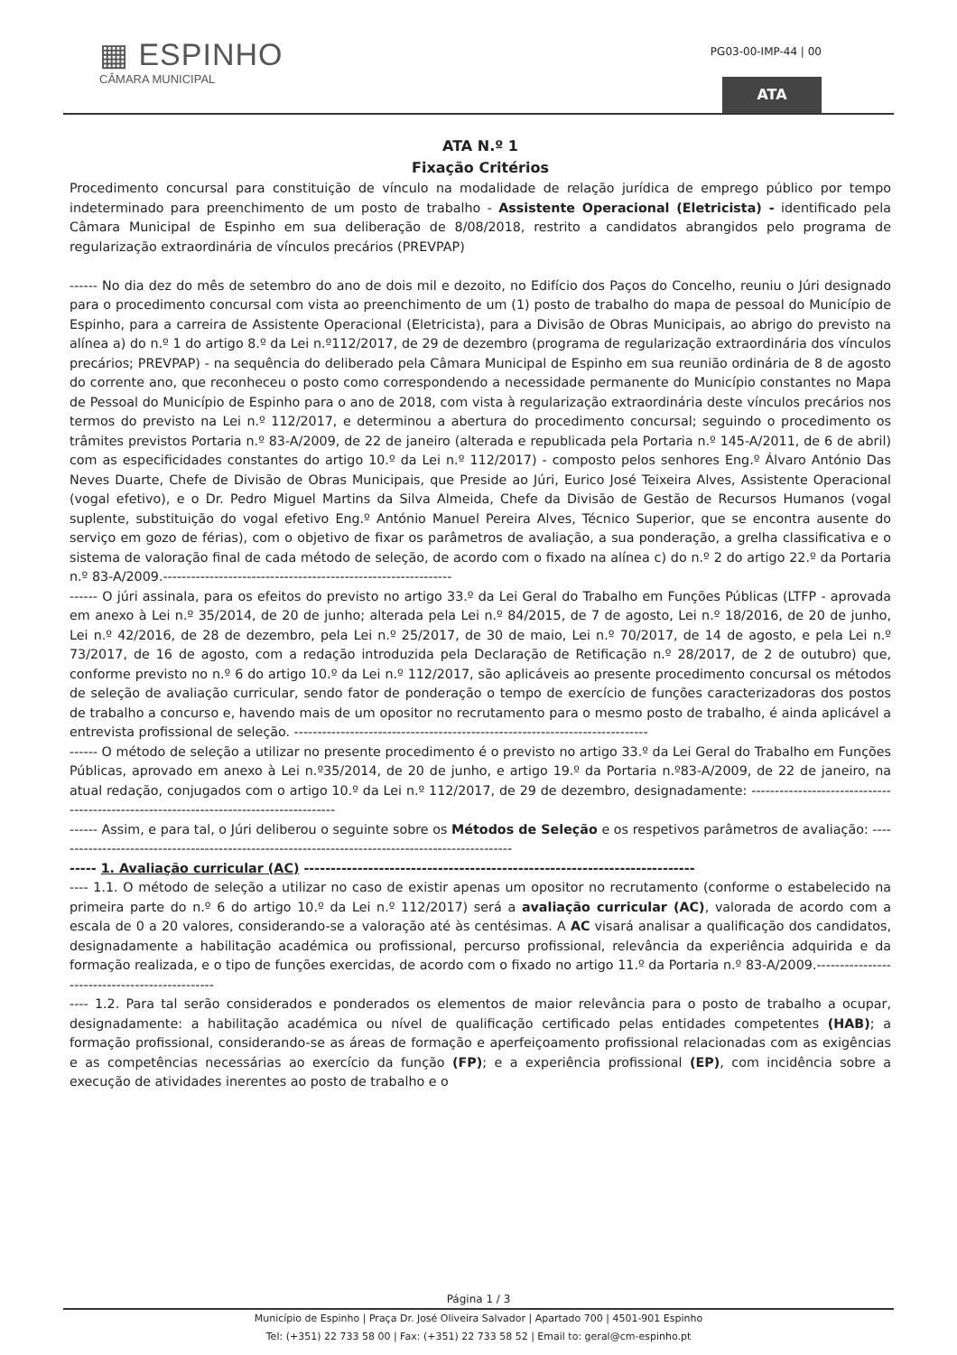▦ ESPINHO
CÂMARA MUNICIPAL
PG03-00-IMP-44 | 00
ATA
ATA N.º 1
Fixação Critérios
Procedimento concursal para constituição de vínculo na modalidade de relação jurídica de emprego público por tempo indeterminado para preenchimento de um posto de trabalho - Assistente Operacional (Eletricista) - identificado pela Câmara Municipal de Espinho em sua deliberação de 8/08/2018, restrito a candidatos abrangidos pelo programa de regularização extraordinária de vínculos precários (PREVPAP)
------ No dia dez do mês de setembro do ano de dois mil e dezoito, no Edifício dos Paços do Concelho, reuniu o Júri designado para o procedimento concursal com vista ao preenchimento de um (1) posto de trabalho do mapa de pessoal do Município de Espinho, para a carreira de Assistente Operacional (Eletricista), para a Divisão de Obras Municipais, ao abrigo do previsto na alínea a) do n.º 1 do artigo 8.º da Lei n.º112/2017, de 29 de dezembro (programa de regularização extraordinária dos vínculos precários; PREVPAP) - na sequência do deliberado pela Câmara Municipal de Espinho em sua reunião ordinária de 8 de agosto do corrente ano, que reconheceu o posto como correspondendo a necessidade permanente do Município constantes no Mapa de Pessoal do Município de Espinho para o ano de 2018, com vista à regularização extraordinária deste vínculos precários nos termos do previsto na Lei n.º 112/2017, e determinou a abertura do procedimento concursal; seguindo o procedimento os trâmites previstos Portaria n.º 83-A/2009, de 22 de janeiro (alterada e republicada pela Portaria n.º 145-A/2011, de 6 de abril) com as especificidades constantes do artigo 10.º da Lei n.º 112/2017) - composto pelos senhores Eng.º Álvaro António Das Neves Duarte, Chefe de Divisão de Obras Municipais, que Preside ao Júri, Eurico José Teixeira Alves, Assistente Operacional (vogal efetivo), e o Dr. Pedro Miguel Martins da Silva Almeida, Chefe da Divisão de Gestão de Recursos Humanos (vogal suplente, substituição do vogal efetivo Eng.º António Manuel Pereira Alves, Técnico Superior, que se encontra ausente do serviço em gozo de férias), com o objetivo de fixar os parâmetros de avaliação, a sua ponderação, a grelha classificativa e o sistema de valoração final de cada método de seleção, de acordo com o fixado na alínea c) do n.º 2 do artigo 22.º da Portaria n.º 83-A/2009.--------------------------------------------------------------
------ O júri assinala, para os efeitos do previsto no artigo 33.º da Lei Geral do Trabalho em Funções Públicas (LTFP - aprovada em anexo à Lei n.º 35/2014, de 20 de junho; alterada pela Lei n.º 84/2015, de 7 de agosto, Lei n.º 18/2016, de 20 de junho, Lei n.º 42/2016, de 28 de dezembro, pela Lei n.º 25/2017, de 30 de maio, Lei n.º 70/2017, de 14 de agosto, e pela Lei n.º 73/2017, de 16 de agosto, com a redação introduzida pela Declaração de Retificação n.º 28/2017, de 2 de outubro) que, conforme previsto no n.º 6 do artigo 10.º da Lei n.º 112/2017, são aplicáveis ao presente procedimento concursal os métodos de seleção de avaliação curricular, sendo fator de ponderação o tempo de exercício de funções caracterizadoras dos postos de trabalho a concurso e, havendo mais de um opositor no recrutamento para o mesmo posto de trabalho, é ainda aplicável a entrevista profissional de seleção. ----------------------------------------------------------------------------
------ O método de seleção a utilizar no presente procedimento é o previsto no artigo 33.º da Lei Geral do Trabalho em Funções Públicas, aprovado em anexo à Lei n.º35/2014, de 20 de junho, e artigo 19.º da Portaria n.º83-A/2009, de 22 de janeiro, na atual redação, conjugados com o artigo 10.º da Lei n.º 112/2017, de 29 de dezembro, designadamente: ---------------------------------------------------------------------------------------
------ Assim, e para tal, o Júri deliberou o seguinte sobre os Métodos de Seleção e os respetivos parâmetros de avaliação: ---------------------------------------------------------------------------------------------------
----- 1. Avaliação curricular (AC) -------------------------------------------------------------------------
---- 1.1. O método de seleção a utilizar no caso de existir apenas um opositor no recrutamento (conforme o estabelecido na primeira parte do n.º 6 do artigo 10.º da Lei n.º 112/2017) será a avaliação curricular (AC), valorada de acordo com a escala de 0 a 20 valores, considerando-se a valoração até às centésimas. A AC visará analisar a qualificação dos candidatos, designadamente a habilitação académica ou profissional, percurso profissional, relevância da experiência adquirida e da formação realizada, e o tipo de funções exercidas, de acordo com o fixado no artigo 11.º da Portaria n.º 83-A/2009.-----------------------------------------------
---- 1.2. Para tal serão considerados e ponderados os elementos de maior relevância para o posto de trabalho a ocupar, designadamente: a habilitação académica ou nível de qualificação certificado pelas entidades competentes (HAB); a formação profissional, considerando-se as áreas de formação e aperfeiçoamento profissional relacionadas com as exigências e as competências necessárias ao exercício da função (FP); e a experiência profissional (EP), com incidência sobre a execução de atividades inerentes ao posto de trabalho e o
Página 1 / 3
Município de Espinho | Praça Dr. José Oliveira Salvador | Apartado 700 | 4501-901 Espinho
Tel: (+351) 22 733 58 00 | Fax: (+351) 22 733 58 52 | Email to: geral@cm-espinho.pt